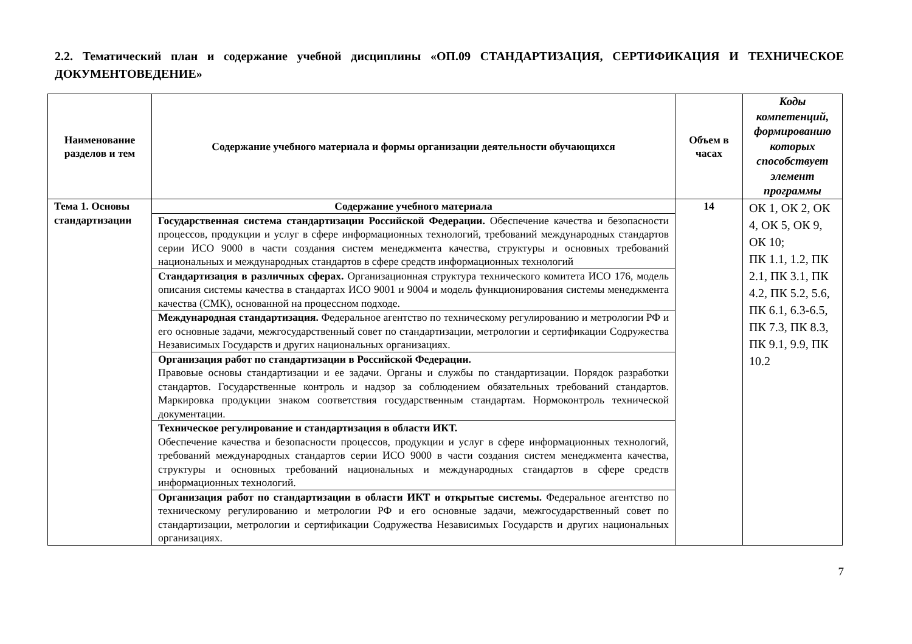2.2. Тематический план и содержание учебной дисциплины «ОП.09 СТАНДАРТИЗАЦИЯ, СЕРТИФИКАЦИЯ И ТЕХНИЧЕСКОЕ ДОКУМЕНТОВЕДЕНИЕ»
| Наименование разделов и тем | Содержание учебного материала и формы организации деятельности обучающихся | Объем в часах | Коды компетенций, формированию которых способствует элемент программы |
| --- | --- | --- | --- |
| Тема 1. Основы стандартизации | Содержание учебного материала | 14 | ОК 1, ОК 2, ОК 4, ОК 5, ОК 9, ОК 10; ПК 1.1, 1.2, ПК 2.1, ПК 3.1, ПК 4.2, ПК 5.2, 5.6, ПК 6.1, 6.3-6.5, ПК 7.3, ПК 8.3, ПК 9.1, 9.9, ПК 10.2 |
| | Государственная система стандартизации Российской Федерации. Обеспечение качества и безопасности процессов, продукции и услуг в сфере информационных технологий, требований международных стандартов серии ИСО 9000 в части создания систем менеджмента качества, структуры и основных требований национальных и международных стандартов в сфере средств информационных технологий | | |
| | Стандартизация в различных сферах. Организационная структура технического комитета ИСО 176, модель описания системы качества в стандартах ИСО 9001 и 9004 и модель функционирования системы менеджмента качества (СМК), основанной на процессном подходе. | | |
| | Международная стандартизация. Федеральное агентство по техническому регулированию и метрологии РФ и его основные задачи, межгосударственный совет по стандартизации, метрологии и сертификации Содружества Независимых Государств и других национальных организациях. | | |
| | Организация работ по стандартизации в Российской Федерации. Правовые основы стандартизации и ее задачи. Органы и службы по стандартизации. Порядок разработки стандартов. Государственные контроль и надзор за соблюдением обязательных требований стандартов. Маркировка продукции знаком соответствия государственным стандартам. Нормоконтроль технической документации. | | |
| | Техническое регулирование и стандартизация в области ИКТ. Обеспечение качества и безопасности процессов, продукции и услуг в сфере информационных технологий, требований международных стандартов серии ИСО 9000 в части создания систем менеджмента качества, структуры и основных требований национальных и международных стандартов в сфере средств информационных технологий. | | |
| | Организация работ по стандартизации в области ИКТ и открытые системы. Федеральное агентство по техническому регулированию и метрологии РФ и его основные задачи, межгосударственный совет по стандартизации, метрологии и сертификации Содружества Независимых Государств и других национальных организациях. | | |
7